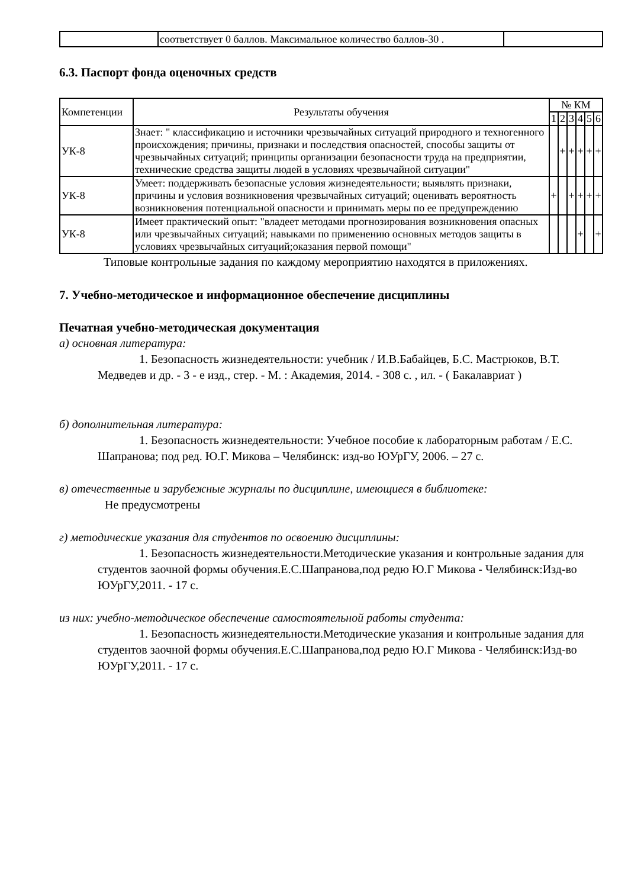| | соответствует 0 баллов. Максимальное количество баллов-30 . | |
6.3. Паспорт фонда оценочных средств
| Компетенции | Результаты обучения | № КМ | | | | | |
| --- | --- | --- | --- | --- | --- | --- | --- |
| | | 1 | 2 | 3 | 4 | 5 | 6 |
| УК-8 | Знает: " классификацию и источники чрезвычайных ситуаций природного и техногенного происхождения; причины, признаки и последствия опасностей, способы защиты от чрезвычайных ситуаций; принципы организации безопасности труда на предприятии, технические средства защиты людей в условиях чрезвычайной ситуации" | | + | + | + | + | + |
| УК-8 | Умеет: поддерживать безопасные условия жизнедеятельности; выявлять признаки, причины и условия возникновения чрезвычайных ситуаций; оценивать вероятность возникновения потенциальной опасности и принимать меры по ее предупреждению | + | | + | + | + | + |
| УК-8 | Имеет практический опыт: "владеет методами прогнозирования возникновения опасных или чрезвычайных ситуаций; навыками по применению основных методов защиты в условиях чрезвычайных ситуаций;оказания первой помощи" | | | | + | | + |
Типовые контрольные задания по каждому мероприятию находятся в приложениях.
7. Учебно-методическое и информационное обеспечение дисциплины
Печатная учебно-методическая документация
а) основная литература:
1. Безопасность жизнедеятельности: учебник / И.В.Бабайцев, Б.С. Мастрюков, В.Т. Медведев и др. - 3 - е изд., стер. - М. : Академия, 2014. - 308 с. , ил. - ( Бакалавриат )
б) дополнительная литература:
1. Безопасность жизнедеятельности: Учебное пособие к лабораторным работам / Е.С. Шапранова; под ред. Ю.Г. Микова – Челябинск: изд-во ЮУрГУ, 2006. – 27 с.
в) отечественные и зарубежные журналы по дисциплине, имеющиеся в библиотеке:
Не предусмотрены
г) методические указания для студентов по освоению дисциплины:
1. Безопасность жизнедеятельности.Методические указания и контрольные задания для студентов заочной формы обучения.Е.С.Шапранова,под редю Ю.Г Микова - Челябинск:Изд-во ЮУрГУ,2011. - 17 с.
из них: учебно-методическое обеспечение самостоятельной работы студента:
1. Безопасность жизнедеятельности.Методические указания и контрольные задания для студентов заочной формы обучения.Е.С.Шапранова,под редю Ю.Г Микова - Челябинск:Изд-во ЮУрГУ,2011. - 17 с.